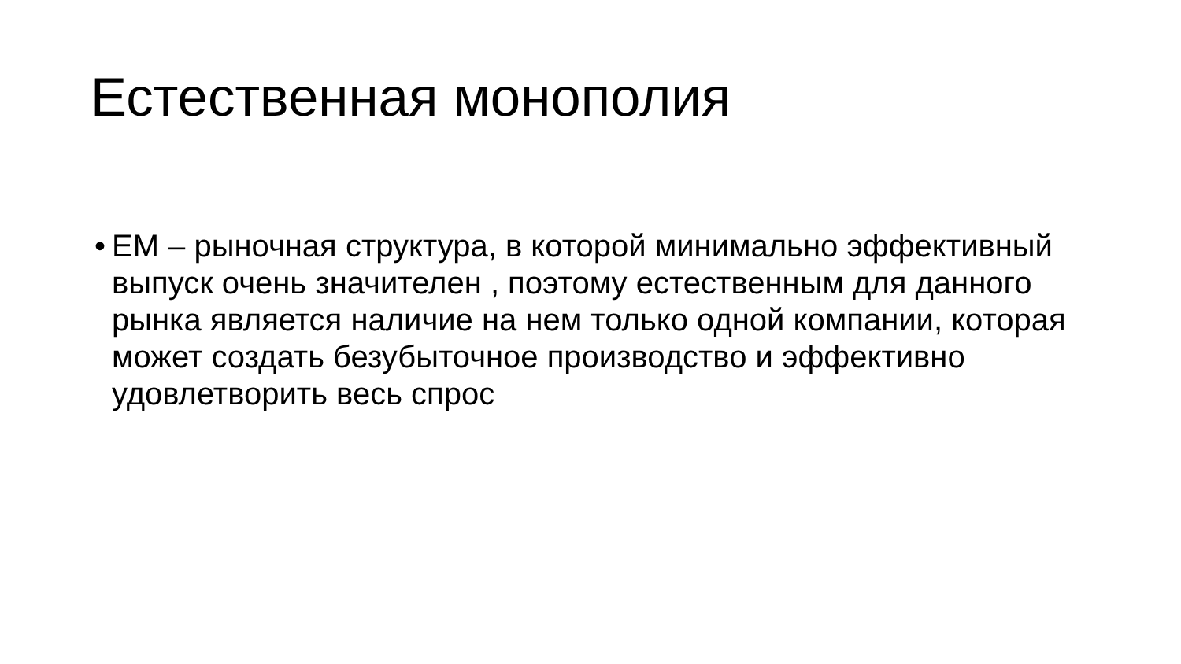Естественная монополия
• ЕМ – рыночная структура, в которой минимально эффективный выпуск очень значителен , поэтому естественным для данного рынка является наличие на нем только одной компании, которая может создать безубыточное производство и эффективно удовлетворить весь спрос